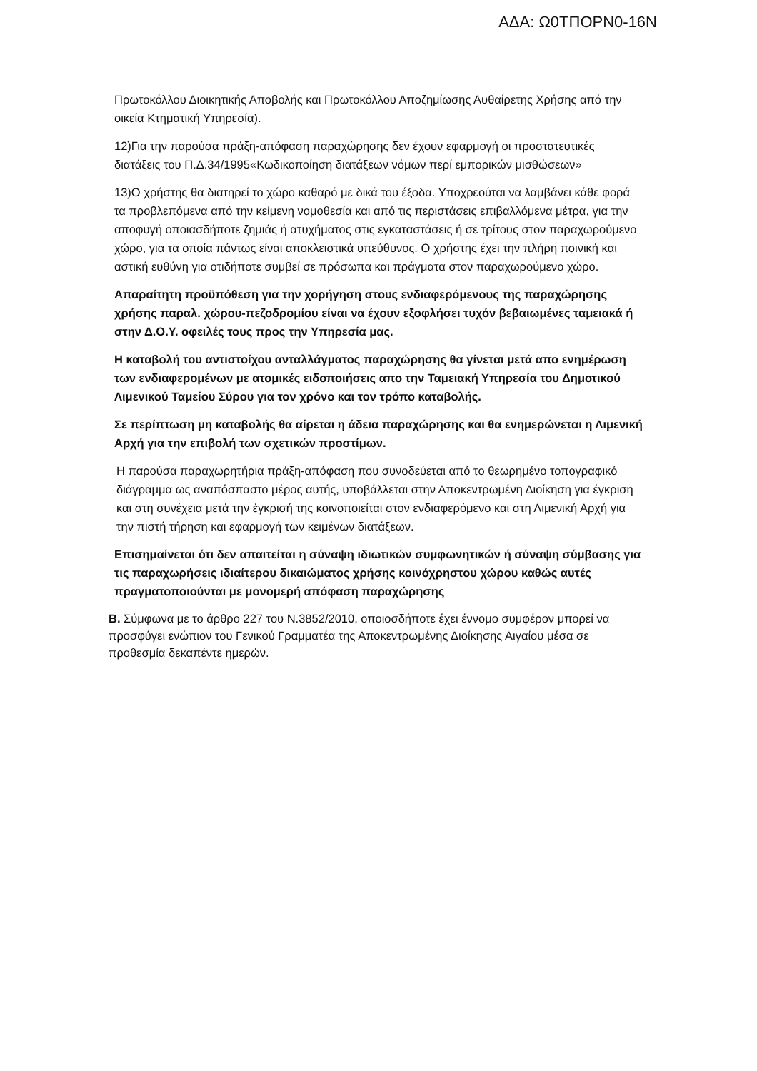ΑΔΑ: Ω0ΤΠΟΡΝ0-16Ν
Πρωτοκόλλου Διοικητικής Αποβολής και Πρωτοκόλλου Αποζημίωσης Αυθαίρετης Χρήσης από την οικεία Κτηματική Υπηρεσία).
12)Για την παρούσα πράξη-απόφαση παραχώρησης δεν έχουν εφαρμογή οι προστατευτικές διατάξεις του Π.Δ.34/1995«Κωδικοποίηση διατάξεων νόμων περί εμπορικών μισθώσεων»
13)Ο χρήστης θα διατηρεί το χώρο καθαρό με δικά του έξοδα. Υποχρεούται να λαμβάνει κάθε φορά τα προβλεπόμενα από την κείμενη νομοθεσία και από τις περιστάσεις επιβαλλόμενα μέτρα, για την αποφυγή οποιασδήποτε ζημιάς ή ατυχήματος στις εγκαταστάσεις ή σε τρίτους στον παραχωρούμενο χώρο, για τα οποία πάντως είναι αποκλειστικά υπεύθυνος. Ο χρήστης έχει την πλήρη ποινική και αστική ευθύνη για οτιδήποτε συμβεί σε πρόσωπα και πράγματα στον παραχωρούμενο χώρο.
Απαραίτητη προϋπόθεση για την χορήγηση στους ενδιαφερόμενους της παραχώρησης χρήσης παραλ. χώρου-πεζοδρομίου είναι να έχουν εξοφλήσει τυχόν βεβαιωμένες ταμειακά ή στην Δ.Ο.Υ. οφειλές τους προς την Υπηρεσία μας.
Η καταβολή του αντιστοίχου ανταλλάγματος παραχώρησης θα γίνεται μετά απο ενημέρωση των ενδιαφερομένων με ατομικές ειδοποιήσεις απο την Ταμειακή Υπηρεσία του Δημοτικού Λιμενικού Ταμείου Σύρου για τον χρόνο και τον τρόπο καταβολής.
Σε περίπτωση μη καταβολής θα αίρεται η άδεια παραχώρησης και θα ενημερώνεται η Λιμενική Αρχή για την επιβολή των σχετικών προστίμων.
Η παρούσα παραχωρητήρια πράξη-απόφαση που συνοδεύεται από το θεωρημένο τοπογραφικό διάγραμμα ως αναπόσπαστο μέρος αυτής, υποβάλλεται στην Αποκεντρωμένη Διοίκηση για έγκριση και στη συνέχεια μετά την έγκρισή της κοινοποιείται στον ενδιαφερόμενο και στη Λιμενική Αρχή για την πιστή τήρηση και εφαρμογή των κειμένων διατάξεων.
Επισημαίνεται ότι δεν απαιτείται η σύναψη ιδιωτικών συμφωνητικών ή σύναψη σύμβασης για τις παραχωρήσεις ιδιαίτερου δικαιώματος χρήσης κοινόχρηστου χώρου καθώς αυτές πραγματοποιούνται με μονομερή απόφαση παραχώρησης
Β. Σύμφωνα με το άρθρο 227 του Ν.3852/2010, οποιοσδήποτε έχει έννομο συμφέρον μπορεί να προσφύγει ενώπιον του Γενικού Γραμματέα της Αποκεντρωμένης Διοίκησης Αιγαίου μέσα σε προθεσμία δεκαπέντε ημερών.